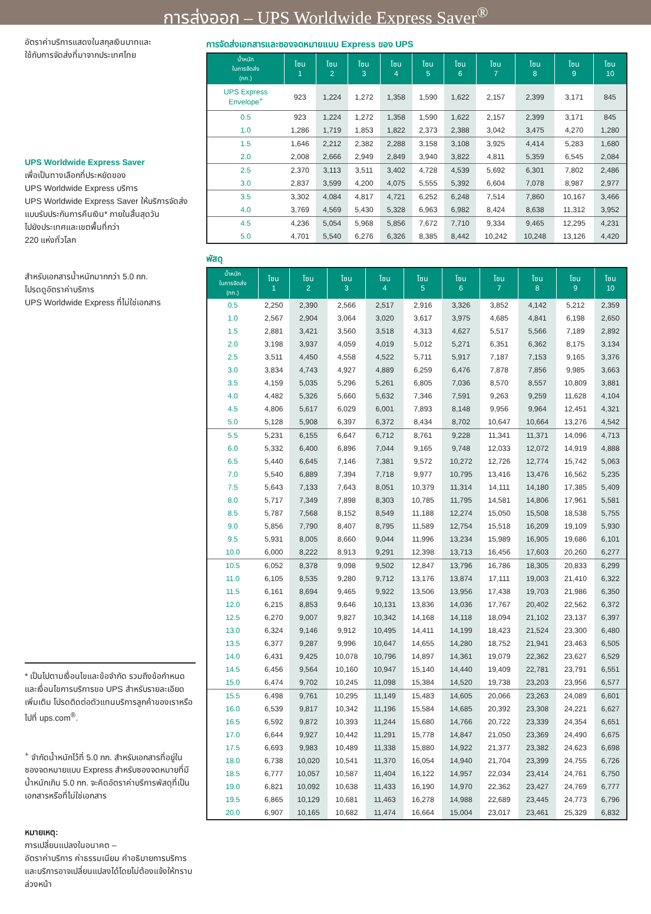การส่งออก – UPS Worldwide Express Saver<sup>®</sup>
อัตราค่าบริการแสดงในสกุลเงินบาทและ
ใช้กับการจัดส่งที่มาจากประเทศไทย
UPS Worldwide Express Saver
เพื่อเป็นทางเลือกที่ประหยัดของ
UPS Worldwide Express บริการ
UPS Worldwide Express Saver ให้บริการจัดส่ง
แบบรับประกันการคืนเงิน* ภายในสิ้นสุดวัน
ไปยังประเทศและเขตพื้นที่กว่า
220 แห่งทั่วโลก
สำหรับเอกสารน้ำหนักมากกว่า 5.0 กก.
โปรดดูอัตราค่าบริการ
UPS Worldwide Express ที่ไม่ใช่เอกสาร
* เป็นไปตามเงื่อนไขและข้อจำกัด รวมถึงข้อกำหนดและเงื่อนไขการบริการขอ UPS สำหรับรายละเอียดเพิ่มเติม โปรดติดต่อตัวแทนบริการลูกค้าของเราหรือไปที่ ups.com<sup>®</sup>.
<sup>+</sup> จำกัดน้ำหนักไว้ที่ 5.0 กก. สำหรับเอกสารที่อยู่ในซองจดหมายแบบ Express สำหรับซองจดหมายที่มีน้ำหนักเกิน 5.0 กก. จะคิดอัตราค่าบริการพัสดุที่เป็นเอกสารหรือที่ไม่ใช่เอกสาร
หมายเหตุ:
การเปลี่ยนแปลงในอนาคต –
อัตราค่าบริการ ค่าธรรมเนียม คำอธิบายการบริการ และบริการอาจเปลี่ยนแปลงได้โดยไม่ต้องแจ้งให้ทราบล่วงหน้า
การจัดส่งเอกสารและซองจดหมายแบบ Express ของ UPS
| น้ำหนัก ในการจัดส่ง (กก.) | โซน 1 | โซน 2 | โซน 3 | โซน 4 | โซน 5 | โซน 6 | โซน 7 | โซน 8 | โซน 9 | โซน 10 |
| --- | --- | --- | --- | --- | --- | --- | --- | --- | --- | --- |
| UPS Express Envelope<sup>+</sup> | 923 | 1,224 | 1,272 | 1,358 | 1,590 | 1,622 | 2,157 | 2,399 | 3,171 | 845 |
| 0.5 | 923 | 1,224 | 1,272 | 1,358 | 1,590 | 1,622 | 2,157 | 2,399 | 3,171 | 845 |
| 1.0 | 1,286 | 1,719 | 1,853 | 1,822 | 2,373 | 2,388 | 3,042 | 3,475 | 4,270 | 1,280 |
| 1.5 | 1,646 | 2,212 | 2,382 | 2,288 | 3,158 | 3,108 | 3,925 | 4,414 | 5,283 | 1,680 |
| 2.0 | 2,008 | 2,666 | 2,949 | 2,849 | 3,940 | 3,822 | 4,811 | 5,359 | 6,545 | 2,084 |
| 2.5 | 2,370 | 3,113 | 3,511 | 3,402 | 4,728 | 4,539 | 5,692 | 6,301 | 7,802 | 2,486 |
| 3.0 | 2,837 | 3,599 | 4,200 | 4,075 | 5,555 | 5,392 | 6,604 | 7,078 | 8,987 | 2,977 |
| 3.5 | 3,302 | 4,084 | 4,817 | 4,721 | 6,252 | 6,248 | 7,514 | 7,860 | 10,167 | 3,466 |
| 4.0 | 3,769 | 4,569 | 5,430 | 5,328 | 6,963 | 6,982 | 8,424 | 8,638 | 11,312 | 3,952 |
| 4.5 | 4,236 | 5,054 | 5,968 | 5,856 | 7,672 | 7,710 | 9,334 | 9,465 | 12,295 | 4,231 |
| 5.0 | 4,701 | 5,540 | 6,276 | 6,326 | 8,385 | 8,442 | 10,242 | 10,248 | 13,126 | 4,420 |
พัสดุ
| น้ำหนัก ในการจัดส่ง (กก.) | โซน 1 | โซน 2 | โซน 3 | โซน 4 | โซน 5 | โซน 6 | โซน 7 | โซน 8 | โซน 9 | โซน 10 |
| --- | --- | --- | --- | --- | --- | --- | --- | --- | --- | --- |
| 0.5 | 2,250 | 2,390 | 2,566 | 2,517 | 2,916 | 3,326 | 3,852 | 4,142 | 5,212 | 2,359 |
| 1.0 | 2,567 | 2,904 | 3,064 | 3,020 | 3,617 | 3,975 | 4,685 | 4,841 | 6,198 | 2,650 |
| 1.5 | 2,881 | 3,421 | 3,560 | 3,518 | 4,313 | 4,627 | 5,517 | 5,566 | 7,189 | 2,892 |
| 2.0 | 3,198 | 3,937 | 4,059 | 4,019 | 5,012 | 5,271 | 6,351 | 6,362 | 8,175 | 3,134 |
| 2.5 | 3,511 | 4,450 | 4,558 | 4,522 | 5,711 | 5,917 | 7,187 | 7,153 | 9,165 | 3,376 |
| 3.0 | 3,834 | 4,743 | 4,927 | 4,889 | 6,259 | 6,476 | 7,878 | 7,856 | 9,985 | 3,663 |
| 3.5 | 4,159 | 5,035 | 5,296 | 5,261 | 6,805 | 7,036 | 8,570 | 8,557 | 10,809 | 3,881 |
| 4.0 | 4,482 | 5,326 | 5,660 | 5,632 | 7,346 | 7,591 | 9,263 | 9,259 | 11,628 | 4,104 |
| 4.5 | 4,806 | 5,617 | 6,029 | 6,001 | 7,893 | 8,148 | 9,956 | 9,964 | 12,451 | 4,321 |
| 5.0 | 5,128 | 5,908 | 6,397 | 6,372 | 8,434 | 8,702 | 10,647 | 10,664 | 13,276 | 4,542 |
| 5.5 | 5,231 | 6,155 | 6,647 | 6,712 | 8,761 | 9,228 | 11,341 | 11,371 | 14,096 | 4,713 |
| 6.0 | 5,332 | 6,400 | 6,896 | 7,044 | 9,165 | 9,748 | 12,033 | 12,072 | 14,919 | 4,888 |
| 6.5 | 5,440 | 6,645 | 7,146 | 7,381 | 9,572 | 10,272 | 12,726 | 12,774 | 15,742 | 5,063 |
| 7.0 | 5,540 | 6,889 | 7,394 | 7,718 | 9,977 | 10,795 | 13,416 | 13,476 | 16,562 | 5,235 |
| 7.5 | 5,643 | 7,133 | 7,643 | 8,051 | 10,379 | 11,314 | 14,111 | 14,180 | 17,385 | 5,409 |
| 8.0 | 5,717 | 7,349 | 7,898 | 8,303 | 10,785 | 11,795 | 14,581 | 14,806 | 17,961 | 5,581 |
| 8.5 | 5,787 | 7,568 | 8,152 | 8,549 | 11,188 | 12,274 | 15,050 | 15,508 | 18,538 | 5,755 |
| 9.0 | 5,856 | 7,790 | 8,407 | 8,795 | 11,589 | 12,754 | 15,518 | 16,209 | 19,109 | 5,930 |
| 9.5 | 5,931 | 8,005 | 8,660 | 9,044 | 11,996 | 13,234 | 15,989 | 16,905 | 19,686 | 6,101 |
| 10.0 | 6,000 | 8,222 | 8,913 | 9,291 | 12,398 | 13,713 | 16,456 | 17,603 | 20,260 | 6,277 |
| 10.5 | 6,052 | 8,378 | 9,098 | 9,502 | 12,847 | 13,796 | 16,786 | 18,305 | 20,833 | 6,299 |
| 11.0 | 6,105 | 8,535 | 9,280 | 9,712 | 13,176 | 13,874 | 17,111 | 19,003 | 21,410 | 6,322 |
| 11.5 | 6,161 | 8,694 | 9,465 | 9,922 | 13,506 | 13,956 | 17,438 | 19,703 | 21,986 | 6,350 |
| 12.0 | 6,215 | 8,853 | 9,646 | 10,131 | 13,836 | 14,036 | 17,767 | 20,402 | 22,562 | 6,372 |
| 12.5 | 6,270 | 9,007 | 9,827 | 10,342 | 14,168 | 14,118 | 18,094 | 21,102 | 23,137 | 6,397 |
| 13.0 | 6,324 | 9,146 | 9,912 | 10,495 | 14,411 | 14,199 | 18,423 | 21,524 | 23,300 | 6,480 |
| 13.5 | 6,377 | 9,287 | 9,996 | 10,647 | 14,655 | 14,280 | 18,752 | 21,941 | 23,463 | 6,505 |
| 14.0 | 6,431 | 9,425 | 10,078 | 10,796 | 14,897 | 14,361 | 19,079 | 22,362 | 23,627 | 6,529 |
| 14.5 | 6,456 | 9,564 | 10,160 | 10,947 | 15,140 | 14,440 | 19,409 | 22,781 | 23,791 | 6,551 |
| 15.0 | 6,474 | 9,702 | 10,245 | 11,098 | 15,384 | 14,520 | 19,738 | 23,203 | 23,956 | 6,577 |
| 15.5 | 6,498 | 9,761 | 10,295 | 11,149 | 15,483 | 14,605 | 20,066 | 23,263 | 24,089 | 6,601 |
| 16.0 | 6,539 | 9,817 | 10,342 | 11,196 | 15,584 | 14,685 | 20,392 | 23,308 | 24,221 | 6,627 |
| 16.5 | 6,592 | 9,872 | 10,393 | 11,244 | 15,680 | 14,766 | 20,722 | 23,339 | 24,354 | 6,651 |
| 17.0 | 6,644 | 9,927 | 10,442 | 11,291 | 15,778 | 14,847 | 21,050 | 23,369 | 24,490 | 6,675 |
| 17.5 | 6,693 | 9,983 | 10,489 | 11,338 | 15,880 | 14,922 | 21,377 | 23,382 | 24,623 | 6,698 |
| 18.0 | 6,738 | 10,020 | 10,541 | 11,370 | 16,054 | 14,940 | 21,704 | 23,399 | 24,755 | 6,726 |
| 18.5 | 6,777 | 10,057 | 10,587 | 11,404 | 16,122 | 14,957 | 22,034 | 23,414 | 24,761 | 6,750 |
| 19.0 | 6,821 | 10,092 | 10,638 | 11,433 | 16,190 | 14,970 | 22,362 | 23,427 | 24,769 | 6,777 |
| 19.5 | 6,865 | 10,129 | 10,681 | 11,463 | 16,278 | 14,988 | 22,689 | 23,445 | 24,773 | 6,796 |
| 20.0 | 6,907 | 10,165 | 10,682 | 11,474 | 16,664 | 15,004 | 23,017 | 23,461 | 25,329 | 6,832 |